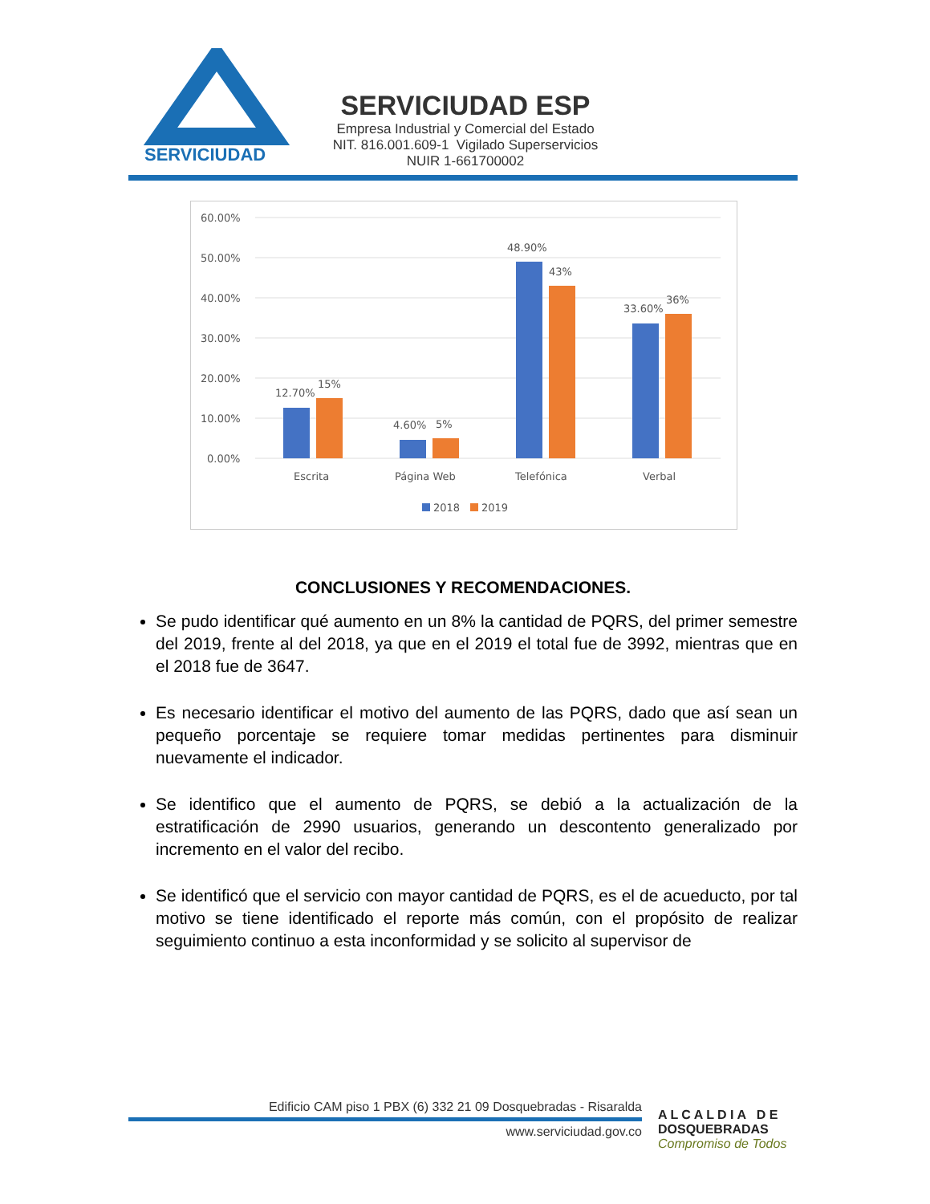SERVICIUDAD
SERVICIUDAD ESP
Empresa Industrial y Comercial del Estado
NIT. 816.001.609-1 Vigilado Superservicios
NUIR 1-661700002
60.00%
50.00%
40.00%
30.00%
20.00%
10.00%
0.00%
12.70%
15%
4.60%
5%
48.90%
43%
33.60%
36%
Escrita
Página Web
Telefónica
Verbal
2018
2019
CONCLUSIONES Y RECOMENDACIONES.
Se pudo identificar qué aumento en un 8% la cantidad de PQRS, del primer semestre del 2019, frente al del 2018, ya que en el 2019 el total fue de 3992, mientras que en el 2018 fue de 3647.
Es necesario identificar el motivo del aumento de las PQRS, dado que así sean un pequeño porcentaje se requiere tomar medidas pertinentes para disminuir nuevamente el indicador.
Se identifico que el aumento de PQRS, se debió a la actualización de la estratificación de 2990 usuarios, generando un descontento generalizado por incremento en el valor del recibo.
Se identificó que el servicio con mayor cantidad de PQRS, es el de acueducto, por tal motivo se tiene identificado el reporte más común, con el propósito de realizar seguimiento continuo a esta inconformidad y se solicito al supervisor de
Edificio CAM piso 1 PBX (6) 332 21 09 Dosquebradas - Risaralda
www.serviciudad.gov.co
A L C A L D I A D E
DOSQUEBRADAS
Compromiso de Todos